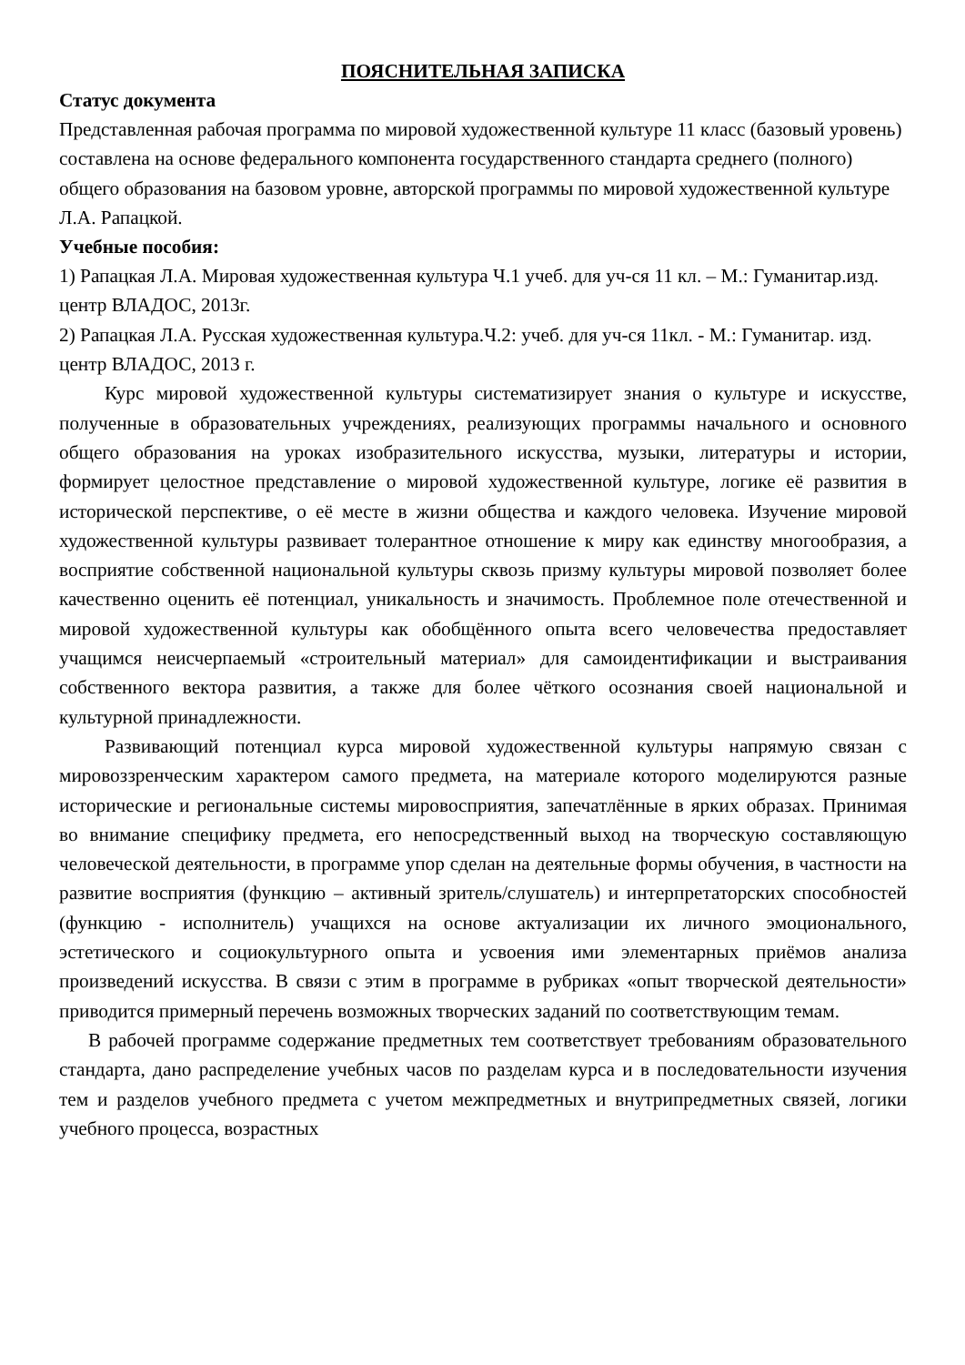ПОЯСНИТЕЛЬНАЯ ЗАПИСКА
Статус документа
Представленная рабочая программа по мировой художественной культуре 11 класс (базовый уровень) составлена на основе федерального компонента государственного стандарта среднего (полного) общего образования на базовом уровне, авторской программы по мировой художественной культуре Л.А. Рапацкой.
Учебные пособия:
1) Рапацкая Л.А. Мировая художественная культура Ч.1 учеб. для уч-ся 11 кл. – М.: Гуманитар.изд. центр ВЛАДОС, 2013г.
2) Рапацкая Л.А. Русская художественная культура.Ч.2: учеб. для уч-ся 11кл. - М.: Гуманитар. изд. центр ВЛАДОС, 2013 г.
Курс мировой художественной культуры систематизирует знания о культуре и искусстве, полученные в образовательных учреждениях, реализующих программы начального и основного общего образования на уроках изобразительного искусства, музыки, литературы и истории, формирует целостное представление о мировой художественной культуре, логике её развития в исторической перспективе, о её месте в жизни общества и каждого человека. Изучение мировой художественной культуры развивает толерантное отношение к миру как единству многообразия, а восприятие собственной национальной культуры сквозь призму культуры мировой позволяет более качественно оценить её потенциал, уникальность и значимость. Проблемное поле отечественной и мировой художественной культуры как обобщённого опыта всего человечества предоставляет учащимся неисчерпаемый «строительный материал» для самоидентификации и выстраивания собственного вектора развития, а также для более чёткого осознания своей национальной и культурной принадлежности.
Развивающий потенциал курса мировой художественной культуры напрямую связан с мировоззренческим характером самого предмета, на материале которого моделируются разные исторические и региональные системы мировосприятия, запечатлённые в ярких образах. Принимая во внимание специфику предмета, его непосредственный выход на творческую составляющую человеческой деятельности, в программе упор сделан на деятельные формы обучения, в частности на развитие восприятия (функцию – активный зритель/слушатель) и интерпретаторских способностей (функцию - исполнитель) учащихся на основе актуализации их личного эмоционального, эстетического и социокультурного опыта и усвоения ими элементарных приёмов анализа произведений искусства. В связи с этим в программе в рубриках «опыт творческой деятельности» приводится примерный перечень возможных творческих заданий по соответствующим темам.
В рабочей программе содержание предметных тем соответствует требованиям образовательного стандарта, дано распределение учебных часов по разделам курса и в последовательности изучения тем и разделов учебного предмета с учетом межпредметных и внутрипредметных связей, логики учебного процесса, возрастных